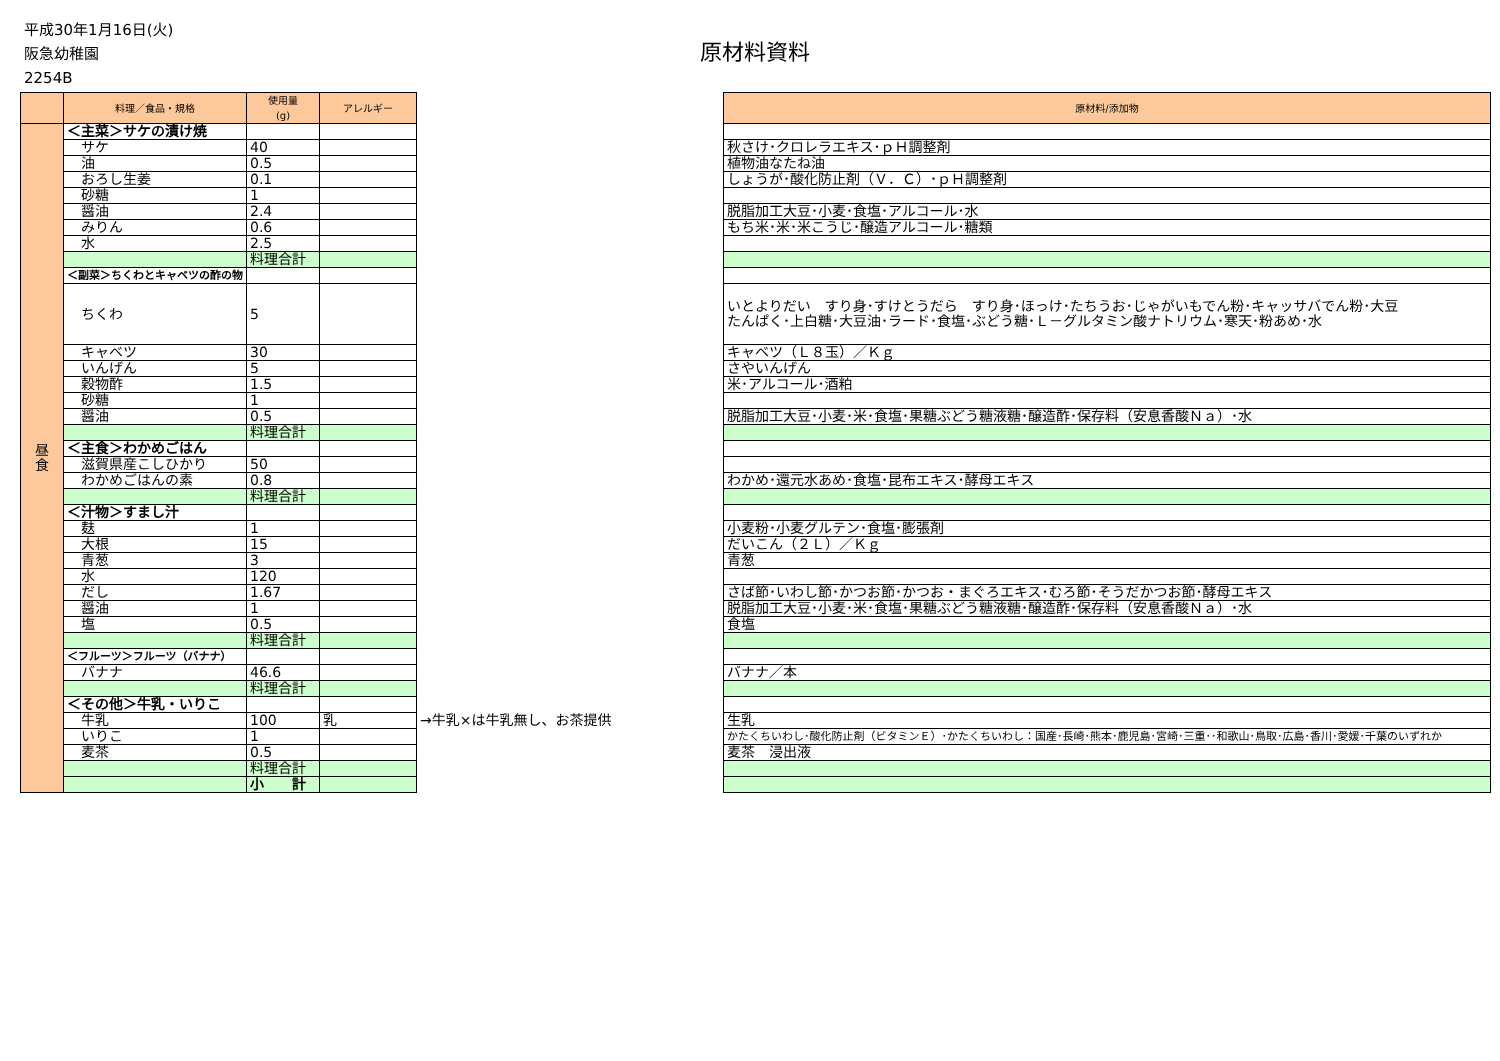平成30年1月16日(火)
阪急幼稚園
2254B
原材料資料
| | 料理／食品・規格 | 使用量 (g) | アレルギー | | 原材料/添加物 |
| --- | --- | --- | --- | --- | --- |
| 昼 食 | ＜主菜＞サケの漬け焼 | | | | |
| | サケ | 40 | | | 秋さけ･クロレラエキス･ｐＨ調整剤 |
| | 油 | 0.5 | | | 植物油なたね油 |
| | おろし生姜 | 0.1 | | | しょうが･酸化防止剤（Ｖ．Ｃ）･ｐＨ調整剤 |
| | 砂糖 | 1 | | | |
| | 醤油 | 2.4 | | | 脱脂加工大豆･小麦･食塩･アルコール･水 |
| | みりん | 0.6 | | | もち米･米･米こうじ･醸造アルコール･糖類 |
| | 水 | 2.5 | | | |
| | | 料理合計 | | | |
| | ＜副菜＞ちくわとキャベツの酢の物 | | | | |
| | ちくわ | 5 | | | いとよりだい すり身･すけとうだら すり身･ほっけ･たちうお･じゃがいもでん粉･キャッサバでん粉･大豆 たんぱく･上白糖･大豆油･ラード･食塩･ぶどう糖･Ｌ－グルタミン酸ナトリウム･寒天･粉あめ･水 |
| | キャベツ | 30 | | | キャベツ（Ｌ８玉）／Ｋｇ |
| | いんげん | 5 | | | さやいんげん |
| | 穀物酢 | 1.5 | | | 米･アルコール･酒粕 |
| | 砂糖 | 1 | | | |
| | 醤油 | 0.5 | | | 脱脂加工大豆･小麦･米･食塩･果糖ぶどう糖液糖･醸造酢･保存料（安息香酸Ｎａ）･水 |
| | | 料理合計 | | | |
| | ＜主食＞わかめごはん | | | | |
| | 滋賀県産こしひかり | 50 | | | |
| | わかめごはんの素 | 0.8 | | | わかめ･還元水あめ･食塩･昆布エキス･酵母エキス |
| | | 料理合計 | | | |
| | ＜汁物＞すまし汁 | | | | |
| | 麸 | 1 | | | 小麦粉･小麦グルテン･食塩･膨張剤 |
| | 大根 | 15 | | | だいこん（２Ｌ）／Ｋｇ |
| | 青葱 | 3 | | | 青葱 |
| | 水 | 120 | | | |
| | だし | 1.67 | | | さば節･いわし節･かつお節･かつお・まぐろエキス･むろ節･そうだかつお節･酵母エキス |
| | 醤油 | 1 | | | 脱脂加工大豆･小麦･米･食塩･果糖ぶどう糖液糖･醸造酢･保存料（安息香酸Ｎａ）･水 |
| | 塩 | 0.5 | | | 食塩 |
| | | 料理合計 | | | |
| | ＜フルーツ＞フルーツ（バナナ） | | | | |
| | バナナ | 46.6 | | | バナナ／本 |
| | | 料理合計 | | | |
| | ＜その他＞牛乳・いりこ | | | | |
| | 牛乳 | 100 | 乳 | →牛乳×は牛乳無し、お茶提供 | 生乳 |
| | いりこ | 1 | | | かたくちいわし･酸化防止剤（ビタミンＥ）･かたくちいわし：国産･長崎･熊本･鹿児島･宮崎･三重･･和歌山･鳥取･広島･香川･愛媛･千葉のいずれか |
| | 麦茶 | 0.5 | | | 麦茶 浸出液 |
| | | 料理合計 | | | |
| | | 小 計 | | | |